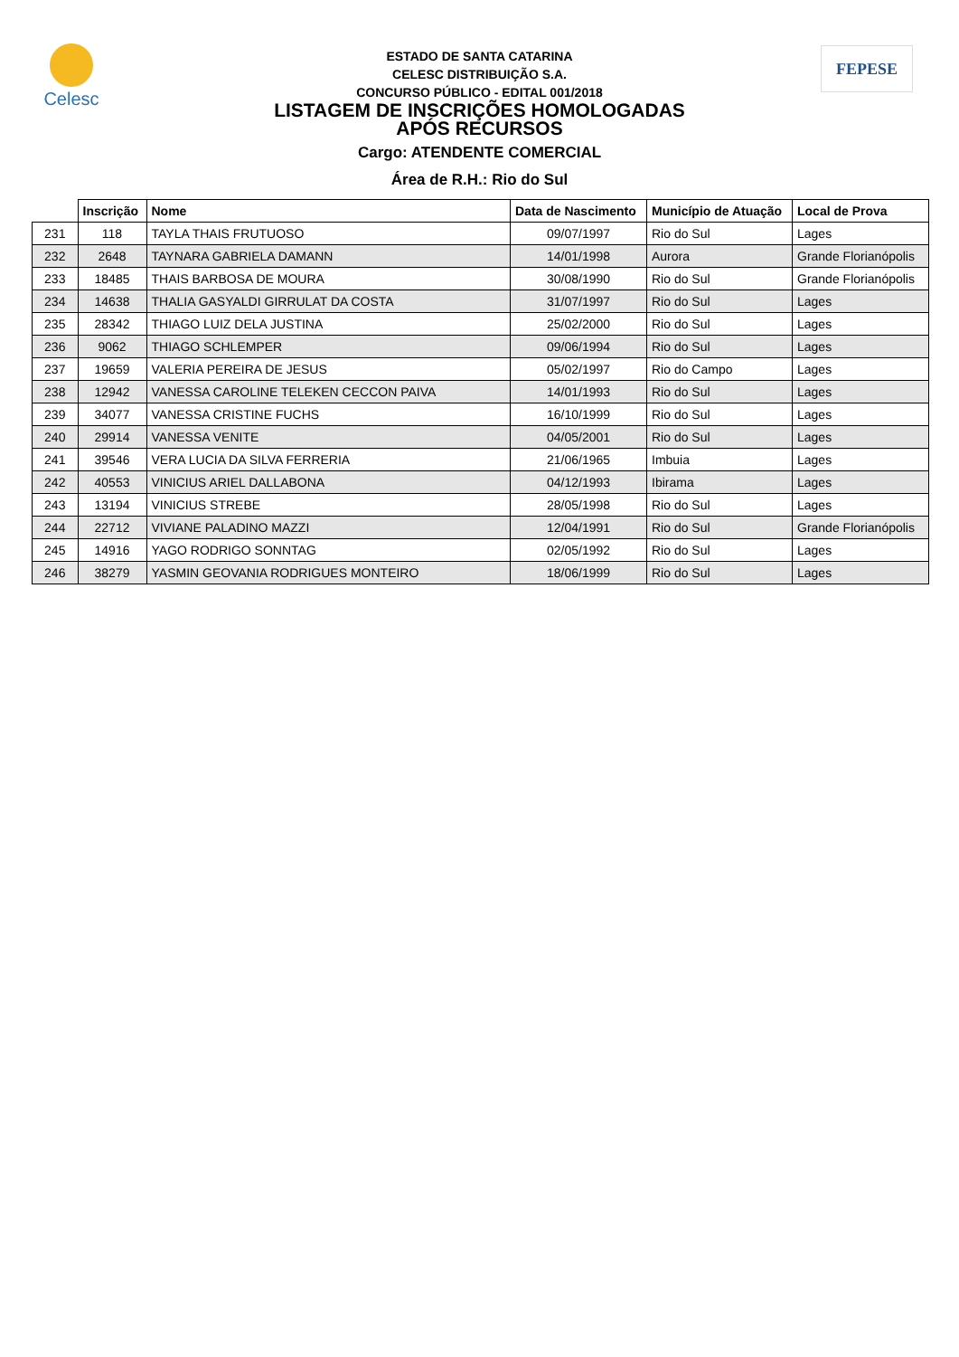Celesc
FEPESE
ESTADO DE SANTA CATARINA
CELESC DISTRIBUIÇÃO S.A.
CONCURSO PÚBLICO - EDITAL 001/2018
LISTAGEM DE INSCRIÇÕES HOMOLOGADAS
APÓS RECURSOS
Cargo: ATENDENTE COMERCIAL
Área de R.H.: Rio do Sul
| | Inscrição | Nome | Data de Nascimento | Município de Atuação | Local de Prova |
| --- | --- | --- | --- | --- | --- |
| 231 | 118 | TAYLA THAIS FRUTUOSO | 09/07/1997 | Rio do Sul | Lages |
| 232 | 2648 | TAYNARA GABRIELA DAMANN | 14/01/1998 | Aurora | Grande Florianópolis |
| 233 | 18485 | THAIS BARBOSA DE MOURA | 30/08/1990 | Rio do Sul | Grande Florianópolis |
| 234 | 14638 | THALIA GASYALDI GIRRULAT DA COSTA | 31/07/1997 | Rio do Sul | Lages |
| 235 | 28342 | THIAGO LUIZ DELA JUSTINA | 25/02/2000 | Rio do Sul | Lages |
| 236 | 9062 | THIAGO SCHLEMPER | 09/06/1994 | Rio do Sul | Lages |
| 237 | 19659 | VALERIA PEREIRA DE JESUS | 05/02/1997 | Rio do Campo | Lages |
| 238 | 12942 | VANESSA CAROLINE TELEKEN CECCON PAIVA | 14/01/1993 | Rio do Sul | Lages |
| 239 | 34077 | VANESSA CRISTINE FUCHS | 16/10/1999 | Rio do Sul | Lages |
| 240 | 29914 | VANESSA VENITE | 04/05/2001 | Rio do Sul | Lages |
| 241 | 39546 | VERA LUCIA DA SILVA FERRERIA | 21/06/1965 | Imbuia | Lages |
| 242 | 40553 | VINICIUS ARIEL DALLABONA | 04/12/1993 | Ibirama | Lages |
| 243 | 13194 | VINICIUS STREBE | 28/05/1998 | Rio do Sul | Lages |
| 244 | 22712 | VIVIANE PALADINO MAZZI | 12/04/1991 | Rio do Sul | Grande Florianópolis |
| 245 | 14916 | YAGO RODRIGO SONNTAG | 02/05/1992 | Rio do Sul | Lages |
| 246 | 38279 | YASMIN GEOVANIA RODRIGUES MONTEIRO | 18/06/1999 | Rio do Sul | Lages |